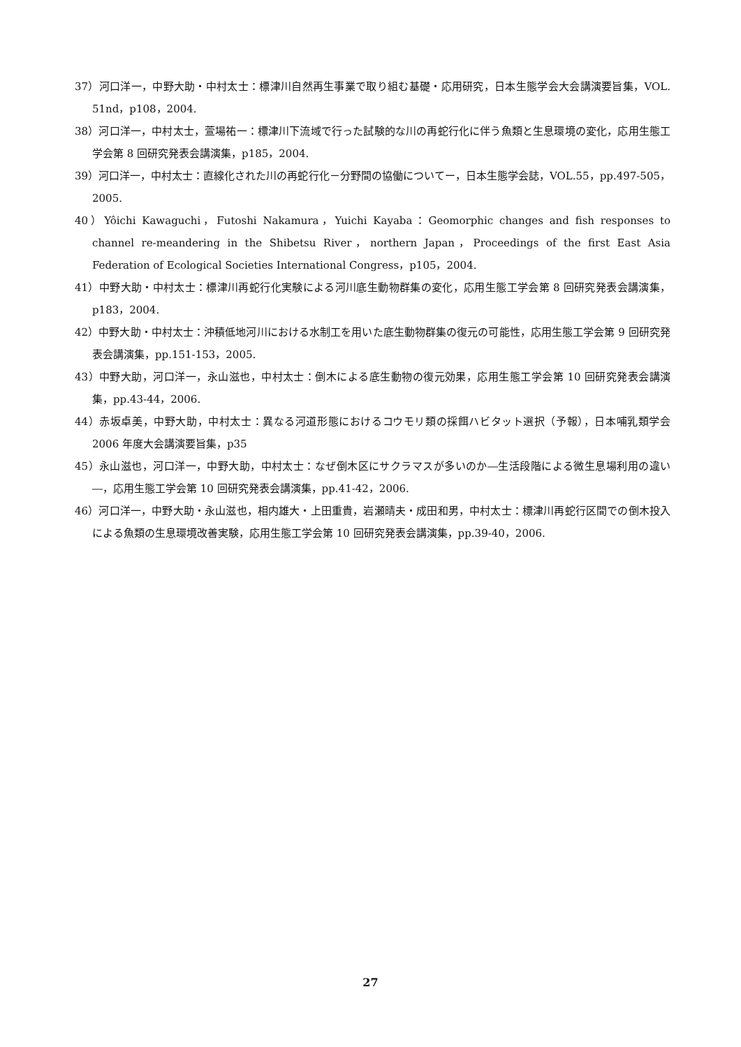37）河口洋一，中野大助・中村太士：標津川自然再生事業で取り組む基礎・応用研究，日本生態学会大会講演要旨集，VOL. 51nd，p108，2004.
38）河口洋一，中村太士，萱場祐一：標津川下流域で行った試験的な川の再蛇行化に伴う魚類と生息環境の変化，応用生態工学会第 8 回研究発表会講演集，p185，2004.
39）河口洋一，中村太士：直線化された川の再蛇行化－分野間の協働についてー，日本生態学会誌，VOL.55，pp.497-505，2005.
40）Yôichi Kawaguchi，Futoshi Nakamura，Yuichi Kayaba：Geomorphic changes and fish responses to channel re-meandering in the Shibetsu River，northern Japan，Proceedings of the first East Asia Federation of Ecological Societies International Congress，p105，2004.
41）中野大助・中村太士：標津川再蛇行化実験による河川底生動物群集の変化，応用生態工学会第 8 回研究発表会講演集，p183，2004.
42）中野大助・中村太士：沖積低地河川における水制工を用いた底生動物群集の復元の可能性，応用生態工学会第 9 回研究発表会講演集，pp.151-153，2005.
43）中野大助，河口洋一，永山滋也，中村太士：倒木による底生動物の復元効果，応用生態工学会第 10 回研究発表会講演集，pp.43-44，2006.
44）赤坂卓美，中野大助，中村太士：異なる河道形態におけるコウモリ類の採餌ハビタット選択（予報），日本哺乳類学会 2006 年度大会講演要旨集，p35
45）永山滋也，河口洋一，中野大助，中村太士：なぜ倒木区にサクラマスが多いのか―生活段階による微生息場利用の違い―，応用生態工学会第 10 回研究発表会講演集，pp.41-42，2006.
46）河口洋一，中野大助・永山滋也，相内雄大・上田重貴，岩瀬晴夫・成田和男，中村太士：標津川再蛇行区間での倒木投入による魚類の生息環境改善実験，応用生態工学会第 10 回研究発表会講演集，pp.39-40，2006.
27